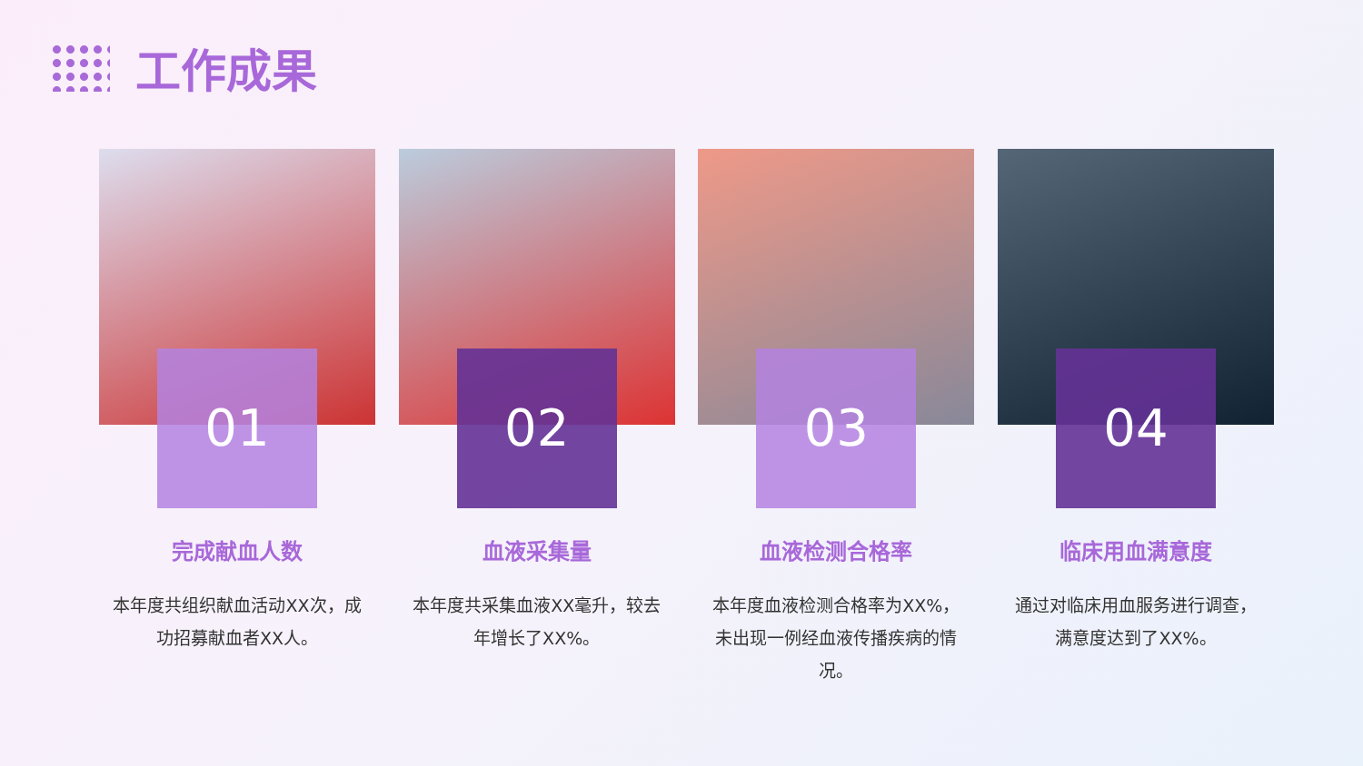工作成果
01
完成献血人数
本年度共组织献血活动XX次，成功招募献血者XX人。
02
血液采集量
本年度共采集血液XX毫升，较去年增长了XX%。
03
血液检测合格率
本年度血液检测合格率为XX%，未出现一例经血液传播疾病的情况。
04
临床用血满意度
通过对临床用血服务进行调查，满意度达到了XX%。